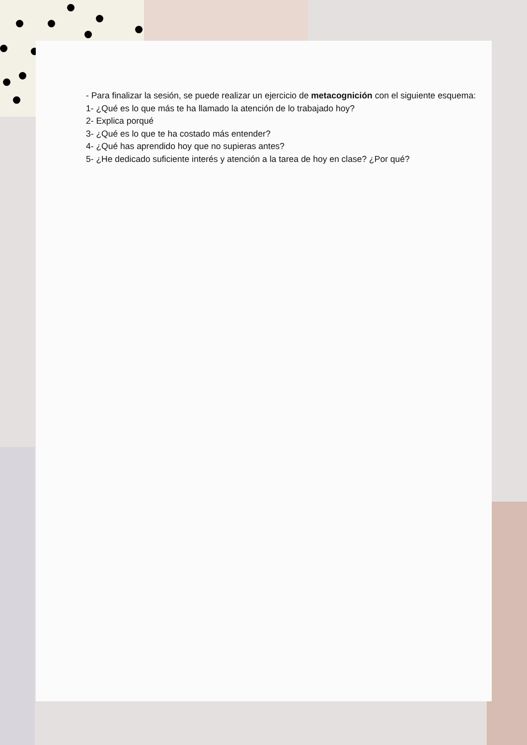- Para finalizar la sesión, se puede realizar un ejercicio de metacognición con el siguiente esquema:
1- ¿Qué es lo que más te ha llamado la atención de lo trabajado hoy?
2- Explica porqué
3- ¿Qué es lo que te ha costado más entender?
4- ¿Qué has aprendido hoy que no supieras antes?
5- ¿He dedicado suficiente interés y atención a la tarea de hoy en clase? ¿Por qué?